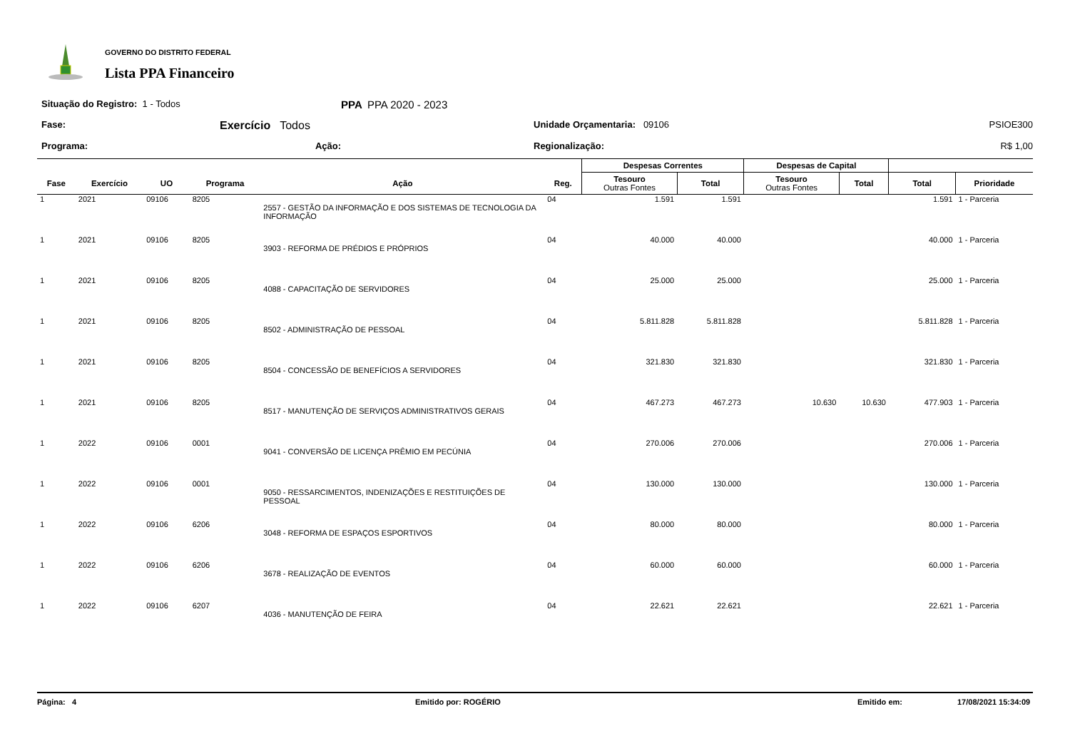GOVERNO DO DISTRITO FEDERAL
Lista PPA Financeiro
Situação do Registro: 1 - Todos
PPA PPA 2020 - 2023
Fase:
Exercício Todos
Unidade Orçamentaria: 09106
PSIOE300
Programa:
Ação:
Regionalização:
R$ 1,00
| | | | | | | Despesas Correntes | | Despesas de Capital | | | |
| --- | --- | --- | --- | --- | --- | --- | --- | --- | --- | --- | --- |
| Fase | Exercício | UO | Programa | Ação | Reg. | Tesouro Outras Fontes | Total | Tesouro Outras Fontes | Total | Total | Prioridade |
| 1 | 2021 | 09106 | 8205 | 2557 - GESTÃO DA INFORMAÇÃO E DOS SISTEMAS DE TECNOLOGIA DA INFORMAÇÃO | 04 | 1.591 | 1.591 | | | 1.591 | 1 - Parceria |
| 1 | 2021 | 09106 | 8205 | 3903 - REFORMA DE PRÉDIOS E PRÓPRIOS | 04 | 40.000 | 40.000 | | | 40.000 | 1 - Parceria |
| 1 | 2021 | 09106 | 8205 | 4088 - CAPACITAÇÃO DE SERVIDORES | 04 | 25.000 | 25.000 | | | 25.000 | 1 - Parceria |
| 1 | 2021 | 09106 | 8205 | 8502 - ADMINISTRAÇÃO DE PESSOAL | 04 | 5.811.828 | 5.811.828 | | | 5.811.828 | 1 - Parceria |
| 1 | 2021 | 09106 | 8205 | 8504 - CONCESSÃO DE BENEFÍCIOS A SERVIDORES | 04 | 321.830 | 321.830 | | | 321.830 | 1 - Parceria |
| 1 | 2021 | 09106 | 8205 | 8517 - MANUTENÇÃO DE SERVIÇOS ADMINISTRATIVOS GERAIS | 04 | 467.273 | 467.273 | 10.630 | 10.630 | 477.903 | 1 - Parceria |
| 1 | 2022 | 09106 | 0001 | 9041 - CONVERSÃO DE LICENÇA PRÊMIO EM PECÚNIA | 04 | 270.006 | 270.006 | | | 270.006 | 1 - Parceria |
| 1 | 2022 | 09106 | 0001 | 9050 - RESSARCIMENTOS, INDENIZAÇÕES E RESTITUIÇÕES DE PESSOAL | 04 | 130.000 | 130.000 | | | 130.000 | 1 - Parceria |
| 1 | 2022 | 09106 | 6206 | 3048 - REFORMA DE ESPAÇOS ESPORTIVOS | 04 | 80.000 | 80.000 | | | 80.000 | 1 - Parceria |
| 1 | 2022 | 09106 | 6206 | 3678 - REALIZAÇÃO DE EVENTOS | 04 | 60.000 | 60.000 | | | 60.000 | 1 - Parceria |
| 1 | 2022 | 09106 | 6207 | 4036 - MANUTENÇÃO DE FEIRA | 04 | 22.621 | 22.621 | | | 22.621 | 1 - Parceria |
Página: 4 Emitido por: ROGÉRIO Emitido em: 17/08/2021 15:34:09